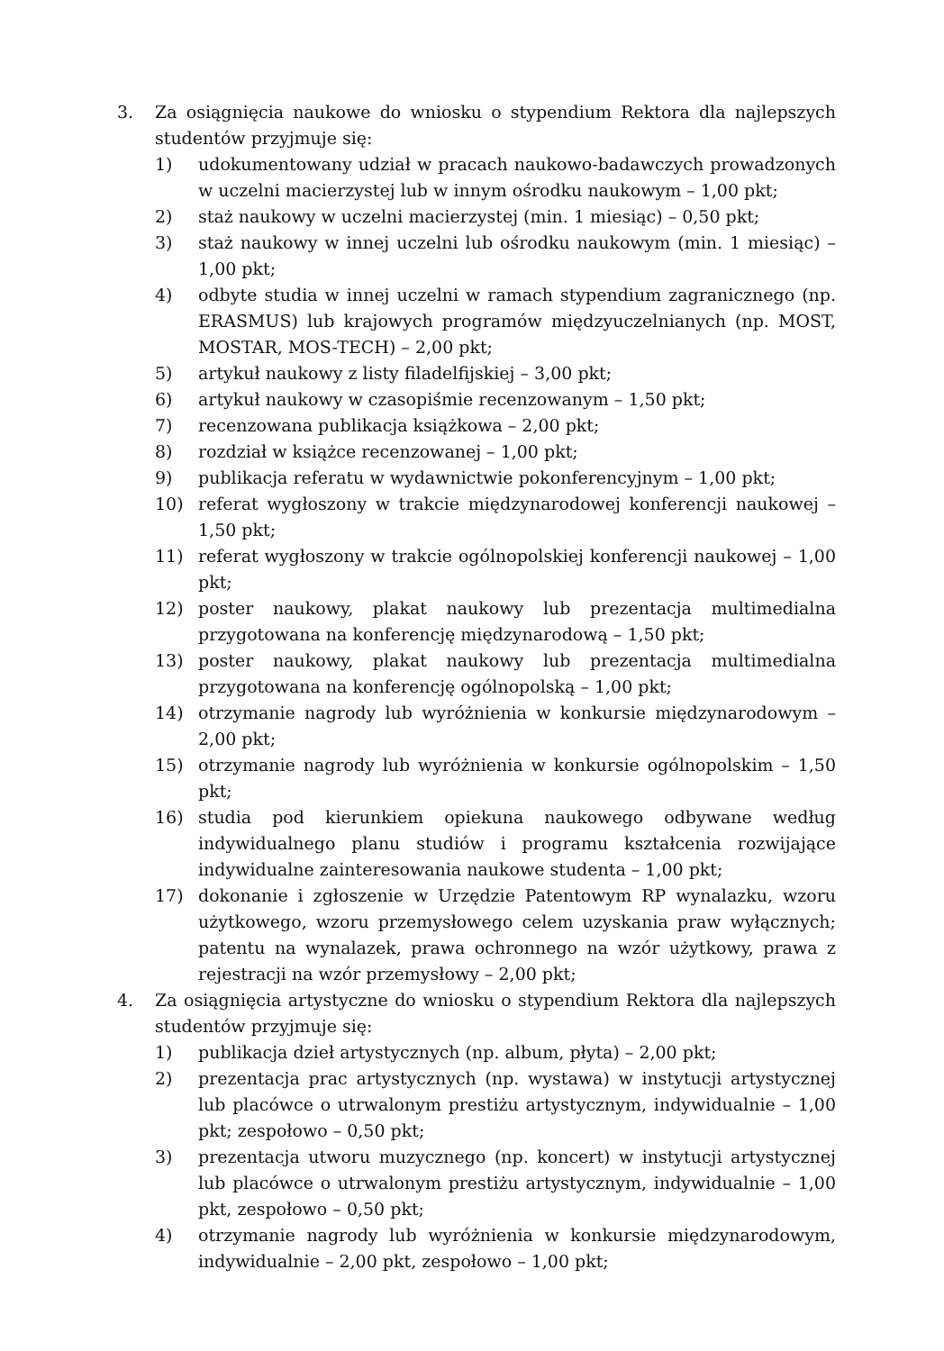3. Za osiągnięcia naukowe do wniosku o stypendium Rektora dla najlepszych studentów przyjmuje się:
1) udokumentowany udział w pracach naukowo-badawczych prowadzonych w uczelni macierzystej lub w innym ośrodku naukowym – 1,00 pkt;
2) staż naukowy w uczelni macierzystej (min. 1 miesiąc) – 0,50 pkt;
3) staż naukowy w innej uczelni lub ośrodku naukowym (min. 1 miesiąc) – 1,00 pkt;
4) odbyte studia w innej uczelni w ramach stypendium zagranicznego (np. ERASMUS) lub krajowych programów międzyuczelnianych (np. MOST, MOSTAR, MOS-TECH) – 2,00 pkt;
5) artykuł naukowy z listy filadelfijskiej – 3,00 pkt;
6) artykuł naukowy w czasopiśmie recenzowanym – 1,50 pkt;
7) recenzowana publikacja książkowa – 2,00 pkt;
8) rozdział w książce recenzowanej – 1,00 pkt;
9) publikacja referatu w wydawnictwie pokonferencyjnym – 1,00 pkt;
10) referat wygłoszony w trakcie międzynarodowej konferencji naukowej – 1,50 pkt;
11) referat wygłoszony w trakcie ogólnopolskiej konferencji naukowej – 1,00 pkt;
12) poster naukowy, plakat naukowy lub prezentacja multimedialna przygotowana na konferencję międzynarodową – 1,50 pkt;
13) poster naukowy, plakat naukowy lub prezentacja multimedialna przygotowana na konferencję ogólnopolską – 1,00 pkt;
14) otrzymanie nagrody lub wyróżnienia w konkursie międzynarodowym – 2,00 pkt;
15) otrzymanie nagrody lub wyróżnienia w konkursie ogólnopolskim – 1,50 pkt;
16) studia pod kierunkiem opiekuna naukowego odbywane według indywidualnego planu studiów i programu kształcenia rozwijające indywidualne zainteresowania naukowe studenta – 1,00 pkt;
17) dokonanie i zgłoszenie w Urzędzie Patentowym RP wynalazku, wzoru użytkowego, wzoru przemysłowego celem uzyskania praw wyłącznych; patentu na wynalazek, prawa ochronnego na wzór użytkowy, prawa z rejestracji na wzór przemysłowy – 2,00 pkt;
4. Za osiągnięcia artystyczne do wniosku o stypendium Rektora dla najlepszych studentów przyjmuje się:
1) publikacja dzieł artystycznych (np. album, płyta) – 2,00 pkt;
2) prezentacja prac artystycznych (np. wystawa) w instytucji artystycznej lub placówce o utrwalonym prestiżu artystycznym, indywidualnie – 1,00 pkt; zespołowo – 0,50 pkt;
3) prezentacja utworu muzycznego (np. koncert) w instytucji artystycznej lub placówce o utrwalonym prestiżu artystycznym, indywidualnie – 1,00 pkt, zespołowo – 0,50 pkt;
4) otrzymanie nagrody lub wyróżnienia w konkursie międzynarodowym, indywidualnie – 2,00 pkt, zespołowo – 1,00 pkt;